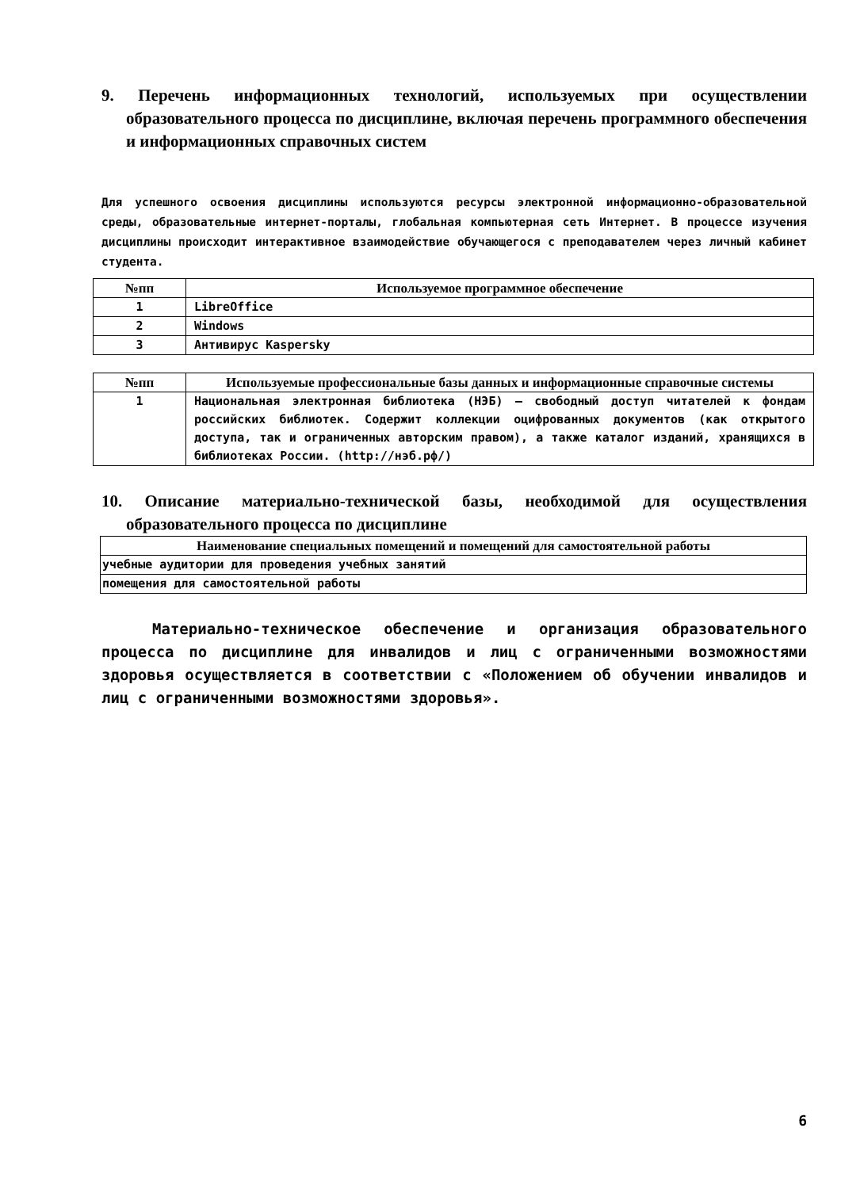9. Перечень информационных технологий, используемых при осуществлении образовательного процесса по дисциплине, включая перечень программного обеспечения и информационных справочных систем
Для успешного освоения дисциплины используются ресурсы электронной информационно-образовательной среды, образовательные интернет-порталы, глобальная компьютерная сеть Интернет. В процессе изучения дисциплины происходит интерактивное взаимодействие обучающегося с преподавателем через личный кабинет студента.
| №пп | Используемое программное обеспечение |
| --- | --- |
| 1 | LibreOffice |
| 2 | Windows |
| 3 | Антивирус Kaspersky |
| №пп | Используемые профессиональные базы данных и информационные справочные системы |
| --- | --- |
| 1 | Национальная электронная библиотека (НЭБ) — свободный доступ читателей к фондам российских библиотек. Содержит коллекции оцифрованных документов (как открытого доступа, так и ограниченных авторским правом), а также каталог изданий, хранящихся в библиотеках России. (http://нэб.рф/) |
10. Описание материально-технической базы, необходимой для осуществления образовательного процесса по дисциплине
| Наименование специальных помещений и помещений для самостоятельной работы |
| --- |
| учебные аудитории для проведения учебных занятий |
| помещения для самостоятельной работы |
Материально-техническое обеспечение и организация образовательного процесса по дисциплине для инвалидов и лиц с ограниченными возможностями здоровья осуществляется в соответствии с «Положением об обучении инвалидов и лиц с ограниченными возможностями здоровья».
6